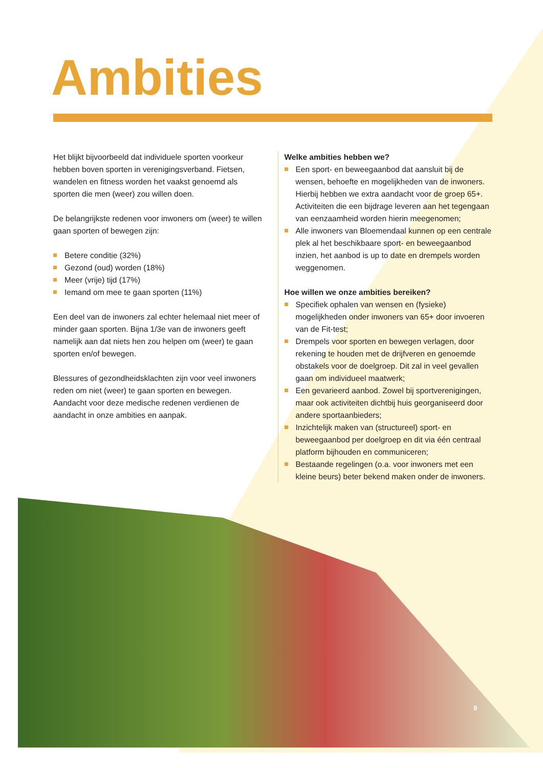Ambities
Het blijkt bijvoorbeeld dat individuele sporten voorkeur hebben boven sporten in verenigingsverband. Fietsen, wandelen en fitness worden het vaakst genoemd als sporten die men (weer) zou willen doen.
De belangrijkste redenen voor inwoners om (weer) te willen gaan sporten of bewegen zijn:
Betere conditie (32%)
Gezond (oud) worden (18%)
Meer (vrije) tijd (17%)
Iemand om mee te gaan sporten (11%)
Een deel van de inwoners zal echter helemaal niet meer of minder gaan sporten. Bijna 1/3e van de inwoners geeft namelijk aan dat niets hen zou helpen om (weer) te gaan sporten en/of bewegen.
Blessures of gezondheidsklachten zijn voor veel inwoners reden om niet (weer) te gaan sporten en bewegen. Aandacht voor deze medische redenen verdienen de aandacht in onze ambities en aanpak.
Welke ambities hebben we?
Een sport- en beweegaanbod dat aansluit bij de wensen, behoefte en mogelijkheden van de inwoners. Hierbij hebben we extra aandacht voor de groep 65+. Activiteiten die een bijdrage leveren aan het tegengaan van eenzaamheid worden hierin meegenomen;
Alle inwoners van Bloemendaal kunnen op een centrale plek al het beschikbaare sport- en beweegaanbod inzien, het aanbod is up to date en drempels worden weggenomen.
Hoe willen we onze ambities bereiken?
Specifiek ophalen van wensen en (fysieke) mogelijkheden onder inwoners van 65+ door invoeren van de Fit-test;
Drempels voor sporten en bewegen verlagen, door rekening te houden met de drijfveren en genoemde obstakels voor de doelgroep. Dit zal in veel gevallen gaan om individueel maatwerk;
Een gevarieerd aanbod. Zowel bij sportverenigingen, maar ook activiteiten dichtbij huis georganiseerd door andere sportaanbieders;
Inzichtelijk maken van (structureel) sport- en beweegaanbod per doelgroep en dit via één centraal platform bijhouden en communiceren;
Bestaande regelingen (o.a. voor inwoners met een kleine beurs) beter bekend maken onder de inwoners.
9